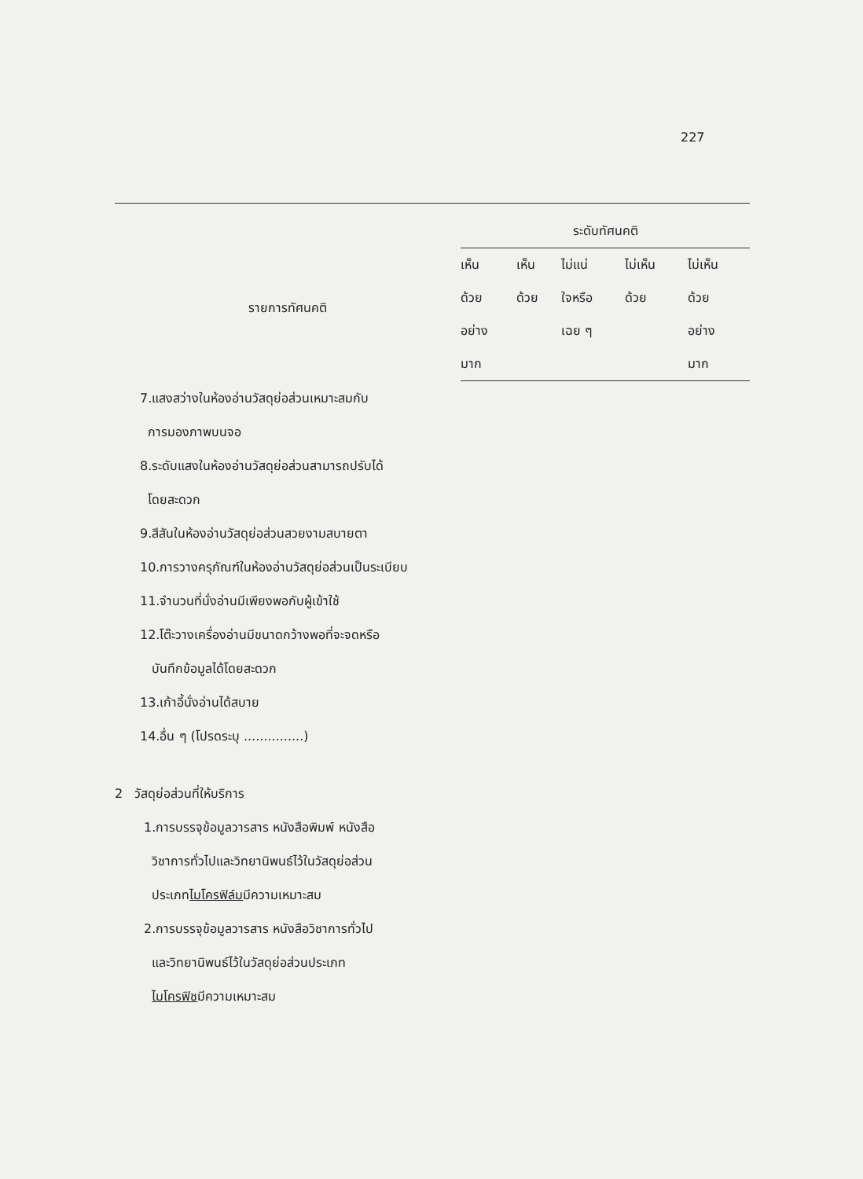227
| รายการทัศนคติ | ระดับทัศนคติ | | | | |
| --- | --- | --- | --- | --- | --- |
| | เห็น ด้วย อย่าง มาก | เห็น ด้วย | ไม่แน่ ใจหรือ เฉย ๆ | ไม่เห็น ด้วย | ไม่เห็น ด้วย อย่าง มาก |
| 7.แสงสว่างในห้องอ่านวัสดุย่อส่วนเหมาะสมกับ การมองภาพบนจอ | | | | | |
| 8.ระดับแสงในห้องอ่านวัสดุย่อส่วนสามารถปรับได้ โดยสะดวก | | | | | |
| 9.สีสันในห้องอ่านวัสดุย่อส่วนสวยงามสบายตา | | | | | |
| 10.การวางครุภัณฑ์ในห้องอ่านวัสดุย่อส่วนเป็นระเบียบ | | | | | |
| 11.จำนวนที่นั่งอ่านมีเพียงพอกับผู้เข้าใช้ | | | | | |
| 12.โต๊ะวางเครื่องอ่านมีขนาดกว้างพอที่จะจดหรือ บันทึกข้อมูลได้โดยสะดวก | | | | | |
| 13.เก้าอี้นั่งอ่านได้สบาย | | | | | |
| 14.อื่น ๆ (โปรดระบุ ...............) | | | | | |
| 2 วัสดุย่อส่วนที่ให้บริการ | | | | | |
| 1.การบรรจุข้อมูลวารสาร หนังสือพิมพ์ หนังสือ วิชาการทั่วไปและวิทยานิพนธ์ไว้ในวัสดุย่อส่วน ประเภท ไมโครฟิล์ม มีความเหมาะสม | | | | | |
| 2.การบรรจุข้อมูลวารสาร หนังสือวิชาการทั่วไป และวิทยานิพนธ์ไว้ในวัสดุย่อส่วนประเภท ไมโครฟิช มีความเหมาะสม | | | | | |